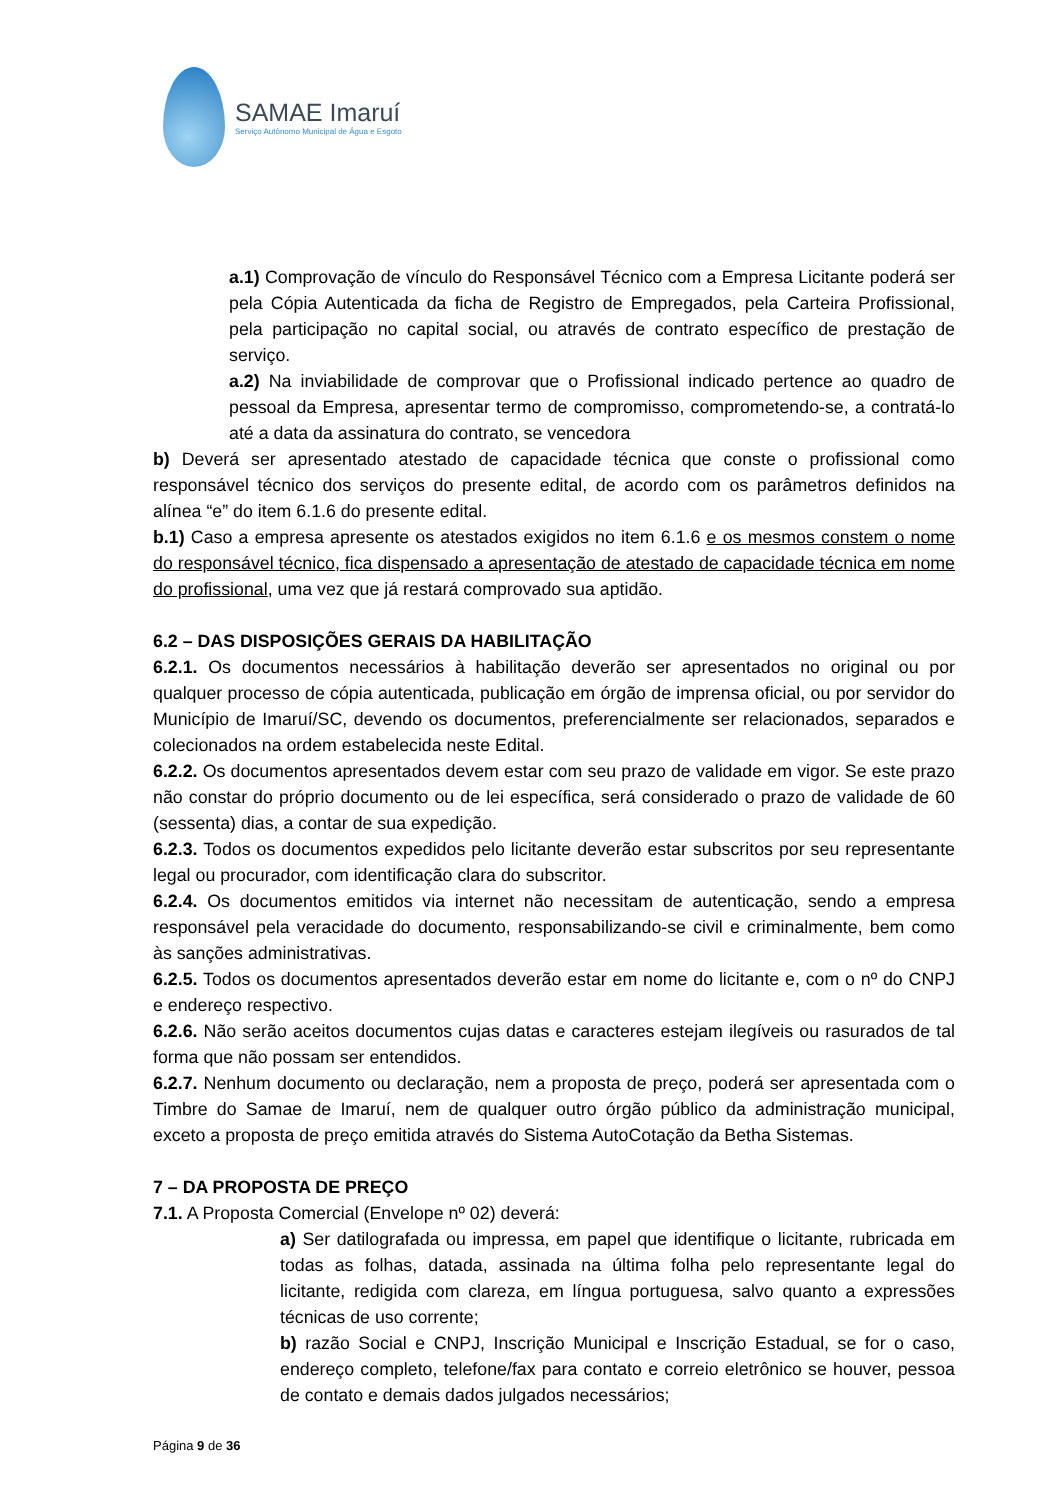SAMAE Imaruí
Serviço Autônomo Municipal de Água e Esgoto
a.1) Comprovação de vínculo do Responsável Técnico com a Empresa Licitante poderá ser pela Cópia Autenticada da ficha de Registro de Empregados, pela Carteira Profissional, pela participação no capital social, ou através de contrato específico de prestação de serviço.
a.2) Na inviabilidade de comprovar que o Profissional indicado pertence ao quadro de pessoal da Empresa, apresentar termo de compromisso, comprometendo-se, a contratá-lo até a data da assinatura do contrato, se vencedora
b) Deverá ser apresentado atestado de capacidade técnica que conste o profissional como responsável técnico dos serviços do presente edital, de acordo com os parâmetros definidos na alínea “e” do item 6.1.6 do presente edital.
b.1) Caso a empresa apresente os atestados exigidos no item 6.1.6 e os mesmos constem o nome do responsável técnico, fica dispensado a apresentação de atestado de capacidade técnica em nome do profissional, uma vez que já restará comprovado sua aptidão.
6.2 – DAS DISPOSIÇÕES GERAIS DA HABILITAÇÃO
6.2.1. Os documentos necessários à habilitação deverão ser apresentados no original ou por qualquer processo de cópia autenticada, publicação em órgão de imprensa oficial, ou por servidor do Município de Imaruí/SC, devendo os documentos, preferencialmente ser relacionados, separados e colecionados na ordem estabelecida neste Edital.
6.2.2. Os documentos apresentados devem estar com seu prazo de validade em vigor. Se este prazo não constar do próprio documento ou de lei específica, será considerado o prazo de validade de 60 (sessenta) dias, a contar de sua expedição.
6.2.3. Todos os documentos expedidos pelo licitante deverão estar subscritos por seu representante legal ou procurador, com identificação clara do subscritor.
6.2.4. Os documentos emitidos via internet não necessitam de autenticação, sendo a empresa responsável pela veracidade do documento, responsabilizando-se civil e criminalmente, bem como às sanções administrativas.
6.2.5. Todos os documentos apresentados deverão estar em nome do licitante e, com o nº do CNPJ e endereço respectivo.
6.2.6. Não serão aceitos documentos cujas datas e caracteres estejam ilegíveis ou rasurados de tal forma que não possam ser entendidos.
6.2.7. Nenhum documento ou declaração, nem a proposta de preço, poderá ser apresentada com o Timbre do Samae de Imaruí, nem de qualquer outro órgão público da administração municipal, exceto a proposta de preço emitida através do Sistema AutoCotação da Betha Sistemas.
7 – DA PROPOSTA DE PREÇO
7.1. A Proposta Comercial (Envelope nº 02) deverá:
a) Ser datilografada ou impressa, em papel que identifique o licitante, rubricada em todas as folhas, datada, assinada na última folha pelo representante legal do licitante, redigida com clareza, em língua portuguesa, salvo quanto a expressões técnicas de uso corrente;
b) razão Social e CNPJ, Inscrição Municipal e Inscrição Estadual, se for o caso, endereço completo, telefone/fax para contato e correio eletrônico se houver, pessoa de contato e demais dados julgados necessários;
Página 9 de 36